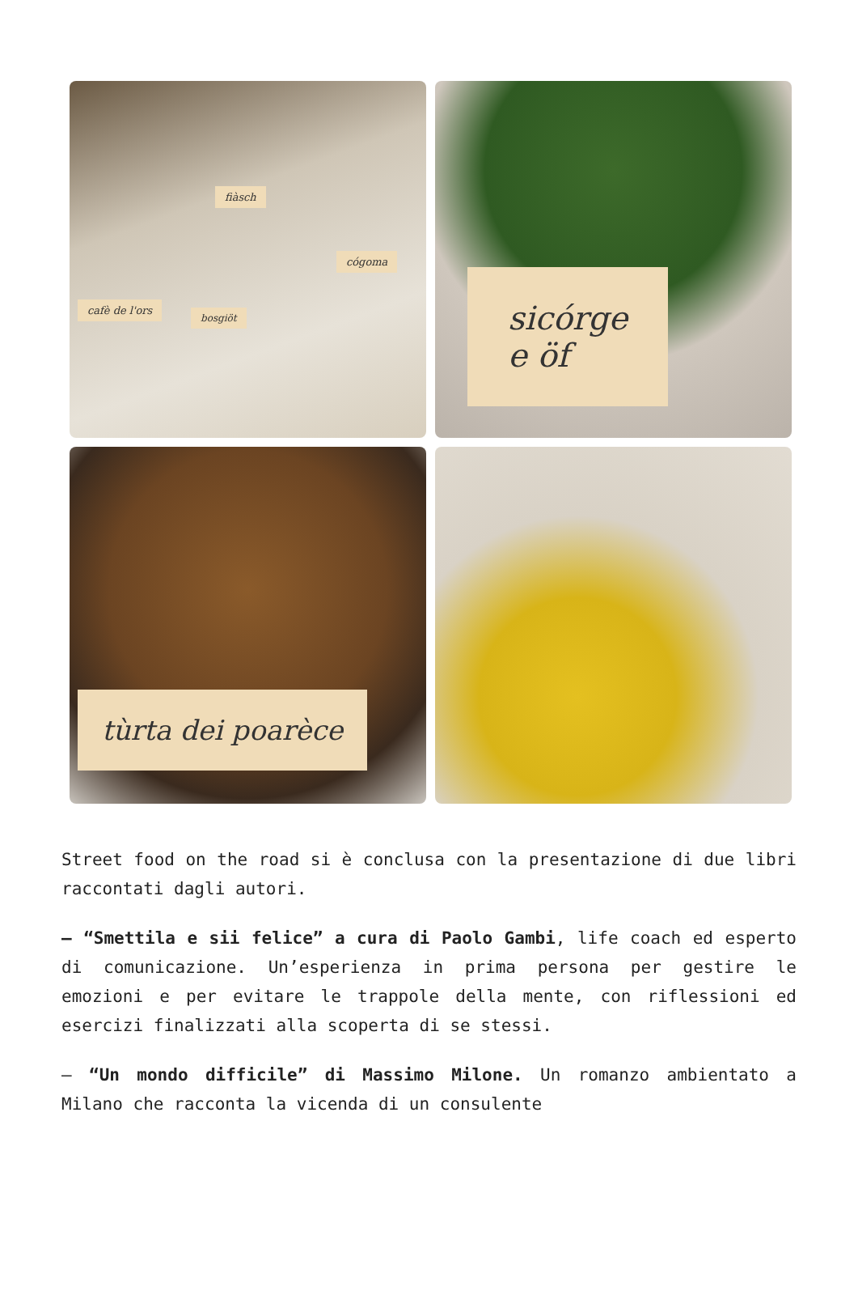fiàsch
cógoma
cafè de l'ors
bosgiöt
sicórge
e öf
tùrta dei poarèce
Street food on the road si è conclusa con la presentazione di due libri raccontati dagli autori.
– “Smettila e sii felice” a cura di Paolo Gambi, life coach ed esperto di comunicazione. Un’esperienza in prima persona per gestire le emozioni e per evitare le trappole della mente, con riflessioni ed esercizi finalizzati alla scoperta di se stessi.
– “Un mondo difficile” di Massimo Milone. Un romanzo ambientato a Milano che racconta la vicenda di un consulente